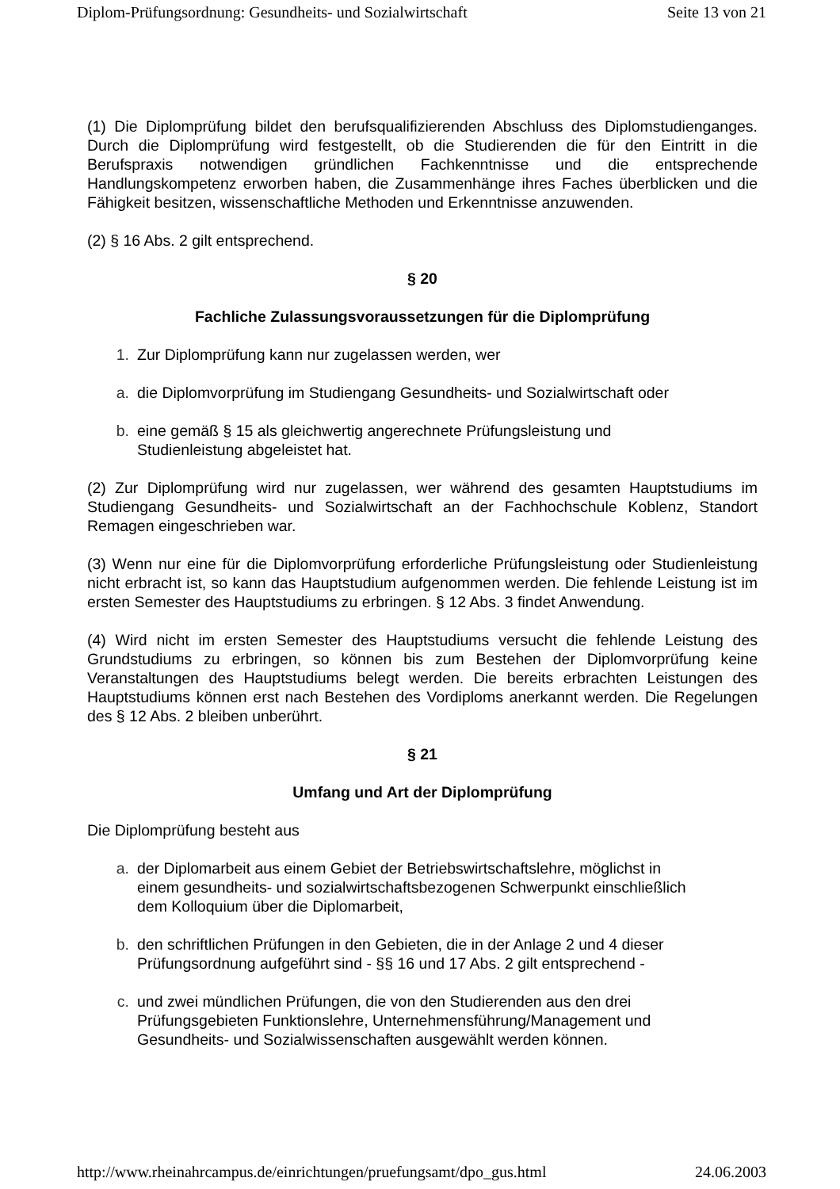Diplom-Prüfungsordnung: Gesundheits- und Sozialwirtschaft Seite 13 von 21
(1) Die Diplomprüfung bildet den berufsqualifizierenden Abschluss des Diplomstudienganges. Durch die Diplomprüfung wird festgestellt, ob die Studierenden die für den Eintritt in die Berufspraxis notwendigen gründlichen Fachkenntnisse und die entsprechende Handlungskompetenz erworben haben, die Zusammenhänge ihres Faches überblicken und die Fähigkeit besitzen, wissenschaftliche Methoden und Erkenntnisse anzuwenden.
(2) § 16 Abs. 2 gilt entsprechend.
§ 20
Fachliche Zulassungsvoraussetzungen für die Diplomprüfung
1. Zur Diplomprüfung kann nur zugelassen werden, wer
a. die Diplomvorprüfung im Studiengang Gesundheits- und Sozialwirtschaft oder
b. eine gemäß § 15 als gleichwertig angerechnete Prüfungsleistung und
Studienleistung abgeleistet hat.
(2) Zur Diplomprüfung wird nur zugelassen, wer während des gesamten Hauptstudiums im Studiengang Gesundheits- und Sozialwirtschaft an der Fachhochschule Koblenz, Standort Remagen eingeschrieben war.
(3) Wenn nur eine für die Diplomvorprüfung erforderliche Prüfungsleistung oder Studienleistung nicht erbracht ist, so kann das Hauptstudium aufgenommen werden. Die fehlende Leistung ist im ersten Semester des Hauptstudiums zu erbringen. § 12 Abs. 3 findet Anwendung.
(4) Wird nicht im ersten Semester des Hauptstudiums versucht die fehlende Leistung des Grundstudiums zu erbringen, so können bis zum Bestehen der Diplomvorprüfung keine Veranstaltungen des Hauptstudiums belegt werden. Die bereits erbrachten Leistungen des Hauptstudiums können erst nach Bestehen des Vordiploms anerkannt werden. Die Regelungen des § 12 Abs. 2 bleiben unberührt.
§ 21
Umfang und Art der Diplomprüfung
Die Diplomprüfung besteht aus
a. der Diplomarbeit aus einem Gebiet der Betriebswirtschaftslehre, möglichst in
einem gesundheits- und sozialwirtschaftsbezogenen Schwerpunkt einschließlich
dem Kolloquium über die Diplomarbeit,
b. den schriftlichen Prüfungen in den Gebieten, die in der Anlage 2 und 4 dieser
Prüfungsordnung aufgeführt sind - §§ 16 und 17 Abs. 2 gilt entsprechend -
c. und zwei mündlichen Prüfungen, die von den Studierenden aus den drei
Prüfungsgebieten Funktionslehre, Unternehmensführung/Management und
Gesundheits- und Sozialwissenschaften ausgewählt werden können.
http://www.rheinahrcampus.de/einrichtungen/pruefungsamt/dpo_gus.html 24.06.2003